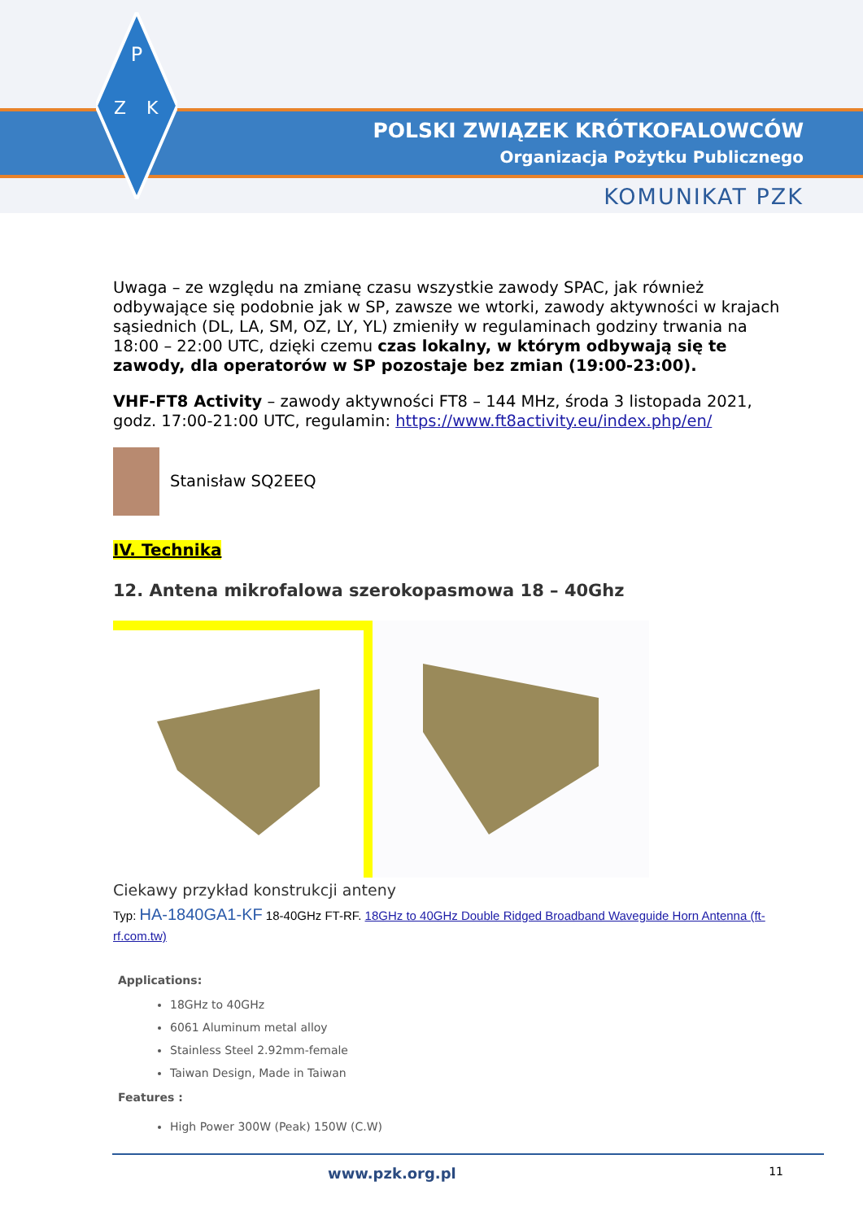P
Z
K
POLSKI ZWIĄZEK KRÓTKOFALOWCÓW
Organizacja Pożytku Publicznego
KOMUNIKAT PZK
Uwaga – ze względu na zmianę czasu wszystkie zawody SPAC, jak również odbywające się podobnie jak w SP, zawsze we wtorki, zawody aktywności w krajach sąsiednich (DL, LA, SM, OZ, LY, YL) zmieniły w regulaminach godziny trwania na 18:00 – 22:00 UTC, dzięki czemu czas lokalny, w którym odbywają się te zawody, dla operatorów w SP pozostaje bez zmian (19:00-23:00).
VHF-FT8 Activity – zawody aktywności FT8 – 144 MHz, środa 3 listopada 2021, godz. 17:00-21:00 UTC, regulamin: https://www.ft8activity.eu/index.php/en/
Stanisław SQ2EEQ
IV. Technika
12. Antena mikrofalowa szerokopasmowa 18 – 40Ghz
Ciekawy przykład konstrukcji anteny
Typ: HA-1840GA1-KF 18-40GHz FT-RF. 18GHz to 40GHz Double Ridged Broadband Waveguide Horn Antenna (ft-rf.com.tw)
Applications:
18GHz to 40GHz
6061 Aluminum metal alloy
Stainless Steel 2.92mm-female
Taiwan Design, Made in Taiwan
Features :
High Power 300W (Peak) 150W (C.W)
www.pzk.org.pl 11